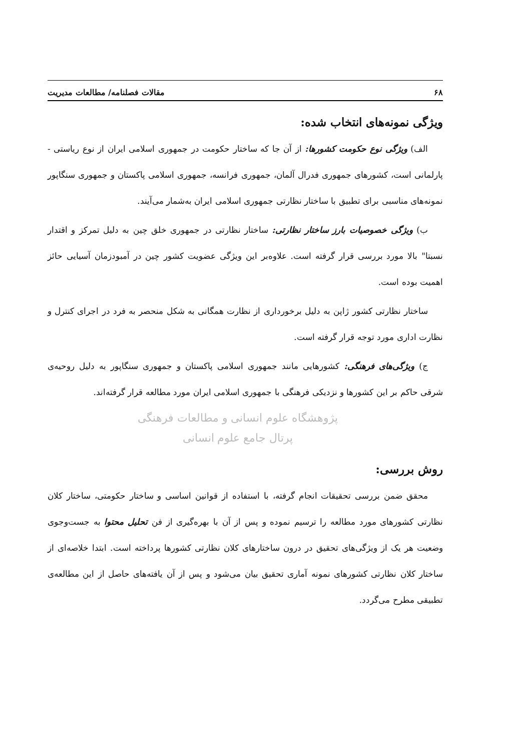۶۸ مقالات فصلنامه/ مطالعات مدیریت
ویژگی نمونه‌های انتخاب شده:
الف) ویژگی نوع حکومت کشورها: از آن جا که ساختار حکومت در جمهوری اسلامی ایران از نوع ریاستی - پارلمانی است، کشورهای جمهوری فدرال آلمان، جمهوری فرانسه، جمهوری اسلامی پاکستان و جمهوری سنگاپور نمونه‌های مناسبی برای تطبیق با ساختار نظارتی جمهوری اسلامی ایران به‌شمار می‌آیند.
ب) ویژگی خصوصیات بارز ساختار نظارتی: ساختار نظارتی در جمهوری خلق چین به دلیل تمرکز و اقتدار نسبتا" بالا مورد بررسی قرار گرفته است. علاوه‌بر این ویژگی عضویت کشور چین در آمبودزمان آسیایی حائز اهمیت بوده است.
ساختار نظارتی کشور ژاپن به دلیل برخورداری از نظارت همگانی به شکل منحصر به فرد در اجرای کنترل و نظارت اداری مورد توجه قرار گرفته است.
ج) ویژگی‌های فرهنگی: کشورهایی مانند جمهوری اسلامی پاکستان و جمهوری سنگاپور به دلیل روحیه‌ی شرقی حاکم بر این کشورها و نزدیکی فرهنگی با جمهوری اسلامی ایران مورد مطالعه قرار گرفته‌اند.
پژوهشگاه علوم انسانی و مطالعات فرهنگی
پرتال جامع علوم انسانی
روش بررسی:
محقق ضمن بررسی تحقیقات انجام گرفته، با استفاده از قوانین اساسی و ساختار حکومتی، ساختار کلان نظارتی کشورهای مورد مطالعه را ترسیم نموده و پس از آن با بهره‌گیری از فن تحلیل محتوا به جست‌وجوی وضعیت هر یک از ویژگی‌های تحقیق در درون ساختارهای کلان نظارتی کشورها پرداخته است. ابتدا خلاصه‌ای از ساختار کلان نظارتی کشورهای نمونه آماری تحقیق بیان می‌شود و پس از آن یافته‌های حاصل از این مطالعه‌ی تطبیقی مطرح می‌گردد.